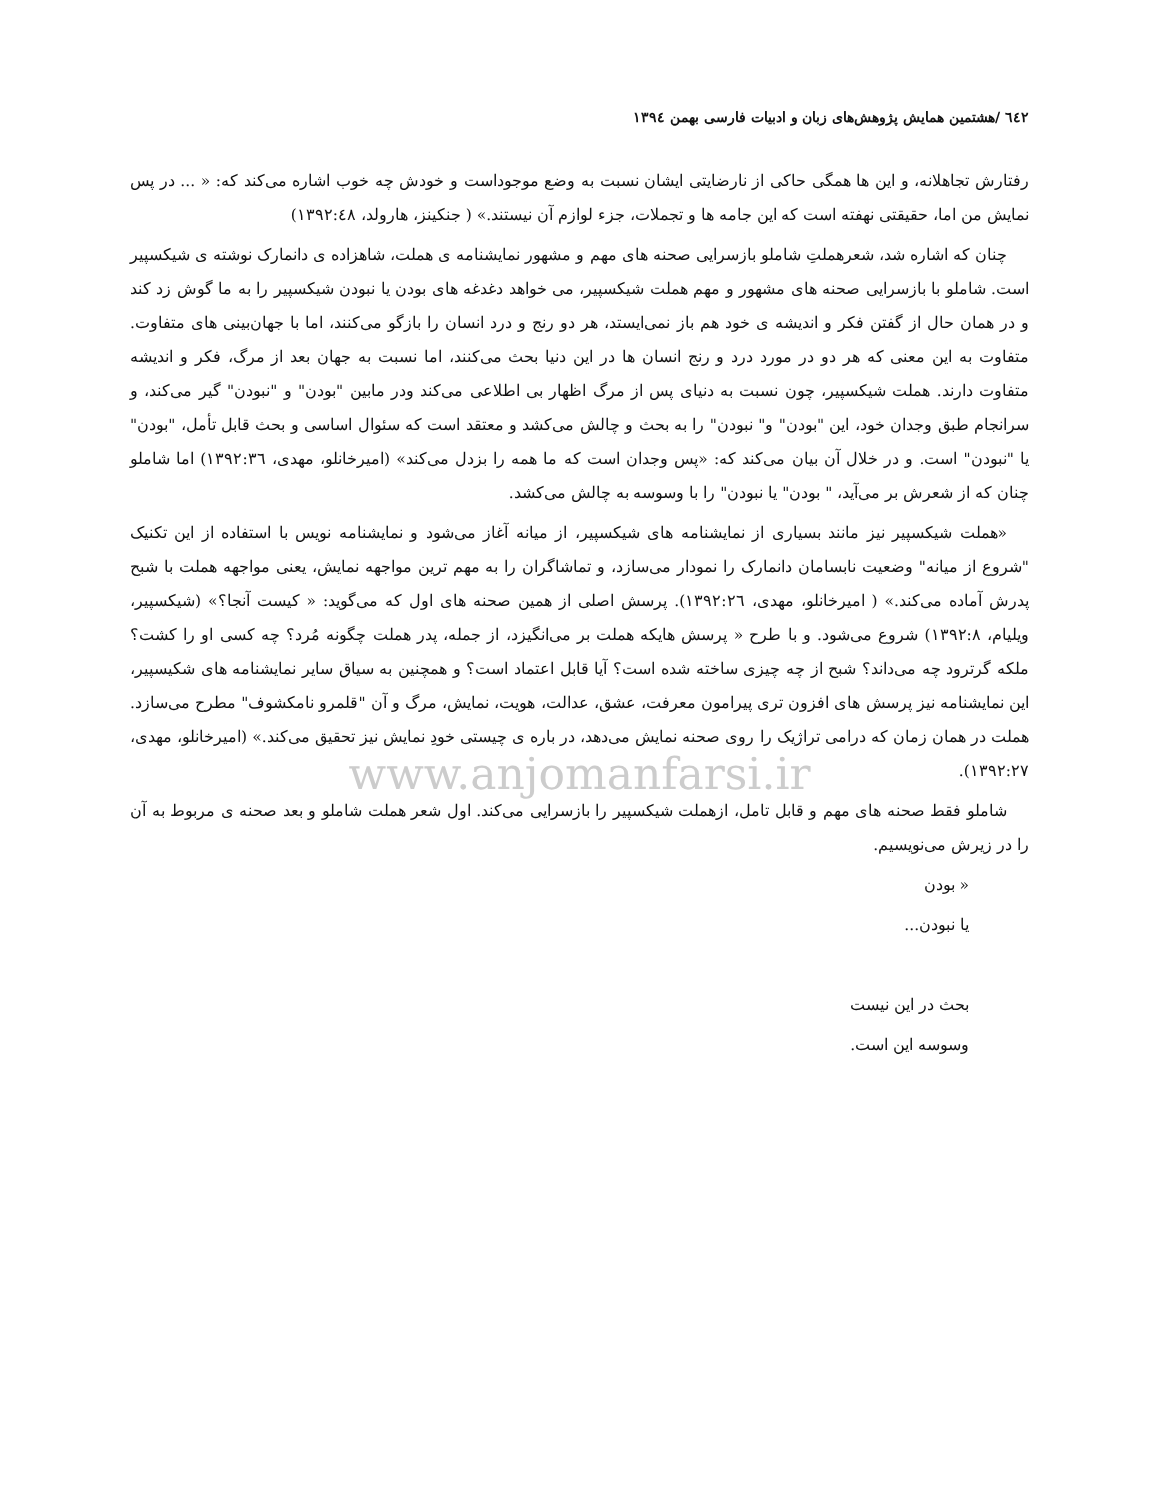٦٤٢ /هشتمین همایش پژوهش‌های زبان و ادبیات فارسی بهمن ۱۳۹٤
رفتارش تجاهلانه، و این ها همگی حاکی از نارضایتی ایشان نسبت به وضع موجوداست و خودش چه خوب اشاره می‌کند که: « ... در پس نمایش من اما، حقیقتی نهفته است که این جامه ها و تجملات، جزء لوازم آن نیستند.» ( جنکینز، هارولد، ۱۳۹۲:٤٨)
چنان که اشاره شد، شعرهملتِ شاملو بازسرایی صحنه های مهم و مشهور نمایشنامه ی هملت، شاهزاده ی دانمارک نوشته ی شیکسپیر است. شاملو با بازسرایی صحنه های مشهور و مهم هملت شیکسپیر، می خواهد دغدغه های بودن یا نبودن شیکسپیر را به ما گوش زد کند و در همان حال از گفتن فکر و اندیشه ی خود هم باز نمی‌ایستد، هر دو رنج و درد انسان را بازگو می‌کنند، اما با جهان‌بینی های متفاوت. متفاوت به این معنی که هر دو در مورد درد و رنج انسان ها در این دنیا بحث می‌کنند، اما نسبت به جهان بعد از مرگ، فکر و اندیشه متفاوت دارند. هملت شیکسپیر، چون نسبت به دنیای پس از مرگ اظهار بی اطلاعی می‌کند ودر مابین "بودن" و "نبودن" گیر می‌کند، و سرانجام طبق وجدان خود، این "بودن" و" نبودن" را به بحث و چالش می‌کشد و معتقد است که سئوال اساسی و بحث قابل تأمل، "بودن" یا "نبودن" است. و در خلال آن بیان می‌کند که: «پس وجدان است که ما همه را بزدل می‌کند» (امیرخانلو، مهدی، ۱۳۹۲:۳٦) اما شاملو چنان که از شعرش بر می‌آید، " بودن" یا نبودن" را با وسوسه به چالش می‌کشد.
«هملت شیکسپیر نیز مانند بسیاری از نمایشنامه های شیکسپیر، از میانه آغاز می‌شود و نمایشنامه نویس با استفاده از این تکنیک "شروع از میانه" وضعیت نابسامان دانمارک را نمودار می‌سازد، و تماشاگران را به مهم ترین مواجهه نمایش، یعنی مواجهه هملت با شبح پدرش آماده می‌کند.» ( امیرخانلو، مهدی، ۱۳۹۲:۲٦). پرسش اصلی از همین صحنه های اول که می‌گوید: « کیست آنجا؟» (شیکسپیر، ویلیام، ۱۳۹۲:۸) شروع می‌شود. و با طرح « پرسش هایکه هملت بر می‌انگیزد، از جمله، پدر هملت چگونه مُرد؟ چه کسی او را کشت؟ ملکه گرترود چه می‌داند؟ شبح از چه چیزی ساخته شده است؟ آیا قابل اعتماد است؟ و همچنین به سیاق سایر نمایشنامه های شکیسپیر، این نمایشنامه نیز پرسش های افزون تری پیرامون معرفت، عشق، عدالت، هویت، نمایش، مرگ و آن "قلمرو نامکشوف" مطرح می‌سازد. هملت در همان زمان که درامی تراژیک را روی صحنه نمایش می‌دهد، در باره ی چیستی خودِ نمایش نیز تحقیق می‌کند.» (امیرخانلو، مهدی، ۱۳۹۲:۲۷).
www.anjomanfarsi.ir
شاملو فقط صحنه های مهم و قابل تامل، ازهملت شیکسپیر را بازسرایی می‌کند. اول شعر هملت شاملو و بعد صحنه ی مربوط به آن را در زیرش می‌نویسیم.
« بودن
یا نبودن...
بحث در این نیست
وسوسه این است.